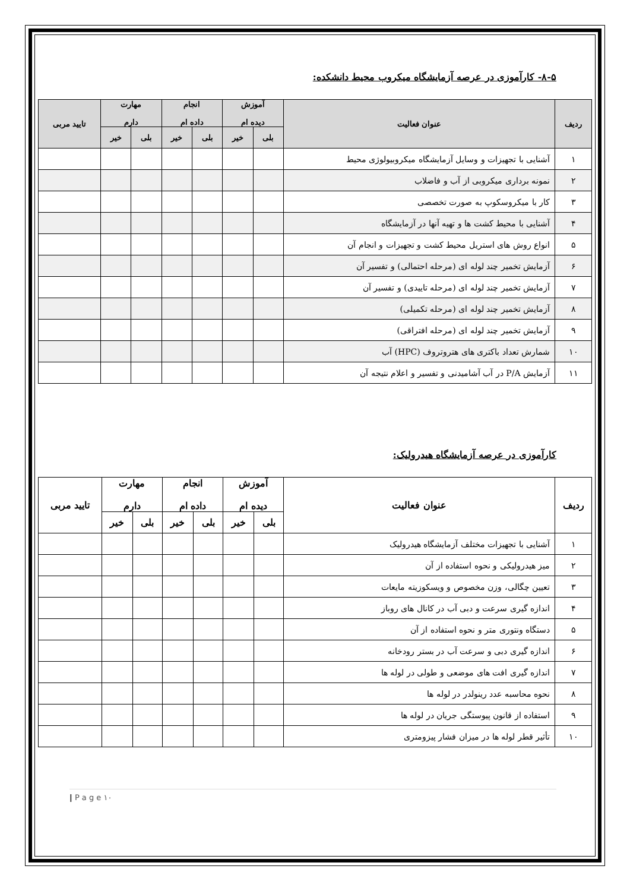۸-۵- کارآموزی در عرصه آزمایشگاه میکروب محیط دانشکده:
| ردیف | عنوان فعالیت | آموزش دیده ام | | انجام داده ام | | مهارت دارم | | تایید مربی |
| --- | --- | --- | --- | --- | --- | --- | --- | --- |
| | | بلی | خیر | بلی | خیر | بلی | خیر | |
| ۱ | آشنایی با تجهیزات و وسایل آزمایشگاه میکروبیولوژی محیط | | | | | | | |
| ۲ | نمونه برداری میکروبی از آب و فاضلاب | | | | | | | |
| ۳ | کار با میکروسکوپ به صورت تخصصی | | | | | | | |
| ۴ | آشنایی با محیط کشت ها و تهیه آنها در آزمایشگاه | | | | | | | |
| ۵ | انواع روش های استریل محیط کشت و تجهیزات و انجام آن | | | | | | | |
| ۶ | آزمایش تخمیر چند لوله ای (مرحله احتمالی) و تفسیر آن | | | | | | | |
| ۷ | آزمایش تخمیر چند لوله ای (مرحله تاییدی) و تفسیر آن | | | | | | | |
| ۸ | آزمایش تخمیر چند لوله ای (مرحله تکمیلی) | | | | | | | |
| ۹ | آزمایش تخمیر چند لوله ای (مرحله افتراقی) | | | | | | | |
| ۱۰ | شمارش تعداد باکتری های هتروتروف (HPC) آب | | | | | | | |
| ۱۱ | آزمایش P/A در آب آشامیدنی و تفسیر و اعلام نتیجه آن | | | | | | | |
کارآموزی در عرصه آزمایشگاه هیدرولیک:
| ردیف | عنوان فعالیت | آموزش دیده ام | | انجام داده ام | | مهارت دارم | | تایید مربی |
| --- | --- | --- | --- | --- | --- | --- | --- | --- |
| | | بلی | خیر | بلی | خیر | بلی | خیر | |
| ۱ | آشنایی با تجهیزات مختلف آزمایشگاه هیدرولیک | | | | | | | |
| ۲ | میز هیدرولیکی و نحوه استفاده از آن | | | | | | | |
| ۳ | تعیین چگالی، وزن مخصوص و ویسکوزیته مایعات | | | | | | | |
| ۴ | اندازه گیری سرعت و دبی آب در کانال های روباز | | | | | | | |
| ۵ | دستگاه ونتوری متر و نحوه استفاده از آن | | | | | | | |
| ۶ | اندازه گیری دبی و سرعت آب در بستر رودخانه | | | | | | | |
| ۷ | اندازه گیری افت های موضعی و طولی در لوله ها | | | | | | | |
| ۸ | نحوه محاسبه عدد رینولدر در لوله ها | | | | | | | |
| ۹ | استفاده از قانون پیوستگی جریان در لوله ها | | | | | | | |
| ۱۰ | تأثیر قطر لوله ها در میزان فشار پیزومتری | | | | | | | |
| P a g e ۱۰